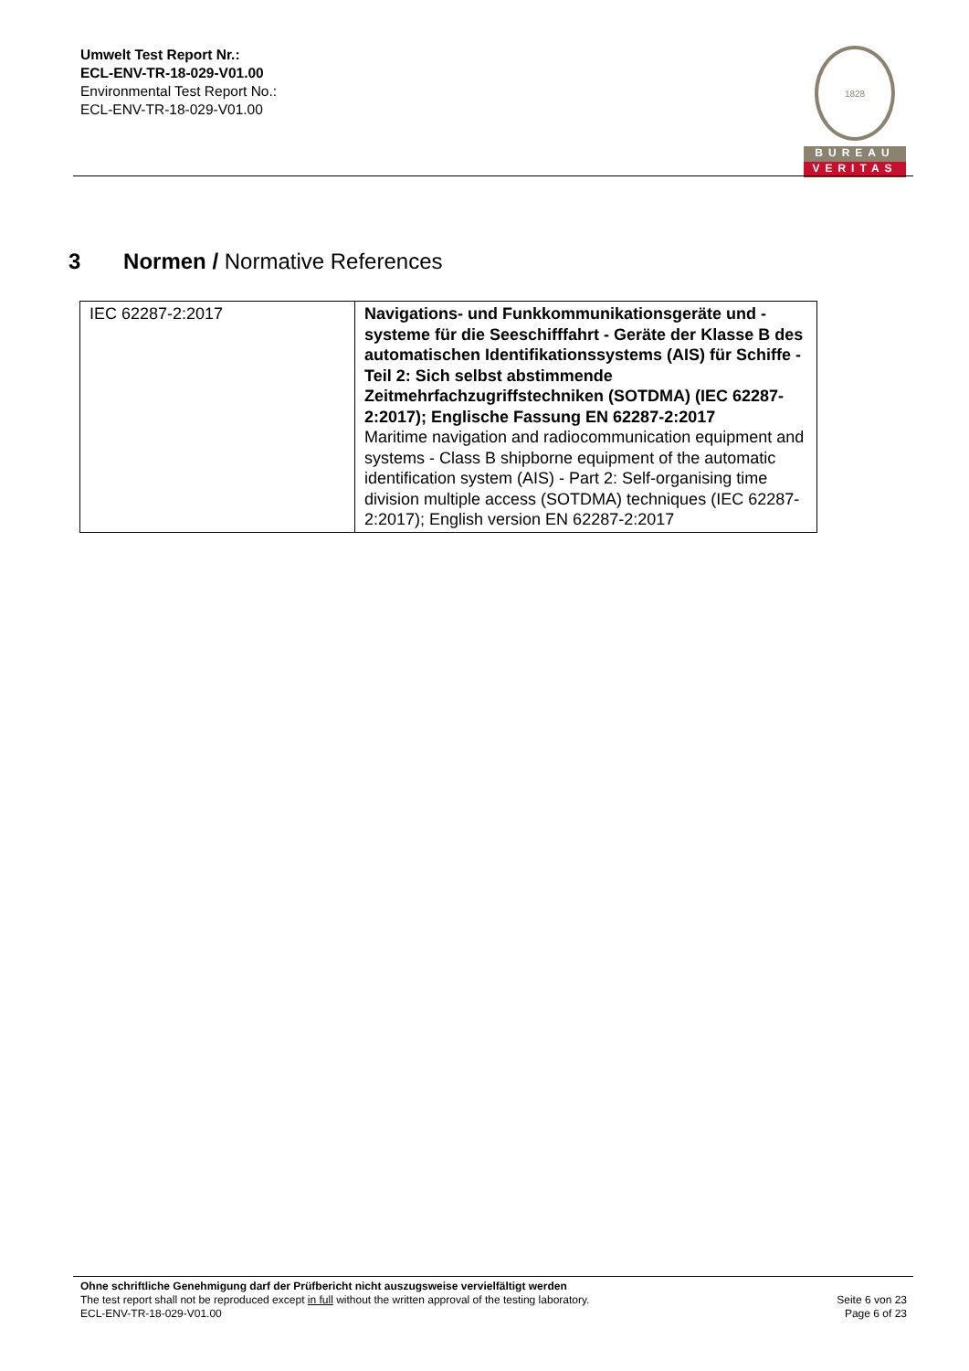Umwelt Test Report Nr.:
ECL-ENV-TR-18-029-V01.00
Environmental Test Report No.:
ECL-ENV-TR-18-029-V01.00
1828
BUREAU
VERITAS
3 Normen / Normative References
| IEC 62287-2:2017 | Navigations- und Funkkommunikationsgeräte und -systeme für die Seeschifffahrt - Geräte der Klasse B des automatischen Identifikationssystems (AIS) für Schiffe - Teil 2: Sich selbst abstimmende Zeitmehrfachzugriffstechniken (SOTDMA) (IEC 62287-2:2017); Englische Fassung EN 62287-2:2017 Maritime navigation and radiocommunication equipment and systems - Class B shipborne equipment of the automatic identification system (AIS) - Part 2: Self-organising time division multiple access (SOTDMA) techniques (IEC 62287-2:2017); English version EN 62287-2:2017 |
Ohne schriftliche Genehmigung darf der Prüfbericht nicht auszugsweise vervielfältigt werden
The test report shall not be reproduced except in full without the written approval of the testing laboratory. Seite 6 von 23
ECL-ENV-TR-18-029-V01.00 Page 6 of 23